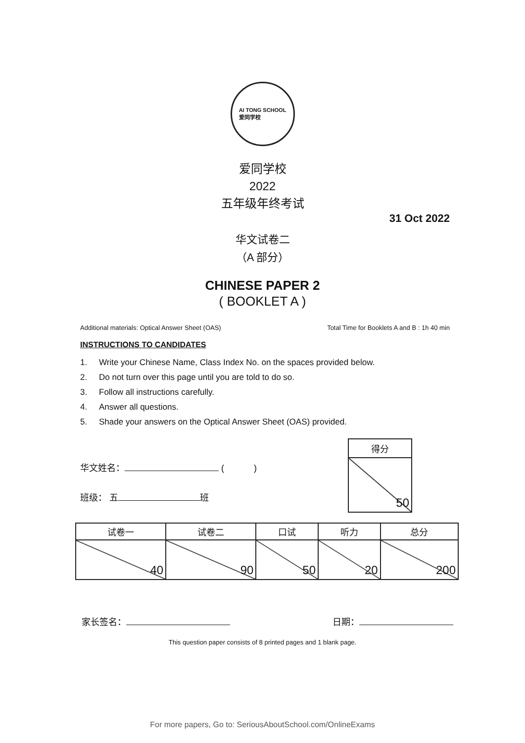AI TONG SCHOOL
爱同学校
爱同学校
2022
五年级年终考试
31 Oct 2022
华文试卷二
（A 部分）
CHINESE PAPER 2
( BOOKLET A )
Additional materials: Optical Answer Sheet (OAS) Total Time for Booklets A and B : 1h 40 min
INSTRUCTIONS TO CANDIDATES
1. Write your Chinese Name, Class Index No. on the spaces provided below.
2. Do not turn over this page until you are told to do so.
3. Follow all instructions carefully.
4. Answer all questions.
5. Shade your answers on the Optical Answer Sheet (OAS) provided.
华文姓名： ( )
班级： 五 班
| 得分 |
| --- |
| 50 |
| 试卷一 | 试卷二 | 口试 | 听力 | 总分 |
| --- | --- | --- | --- | --- |
| 40 | 90 | 50 | 20 | 200 |
家长签名： 日期：
This question paper consists of 8 printed pages and 1 blank page.
For more papers, Go to: SeriousAboutSchool.com/OnlineExams